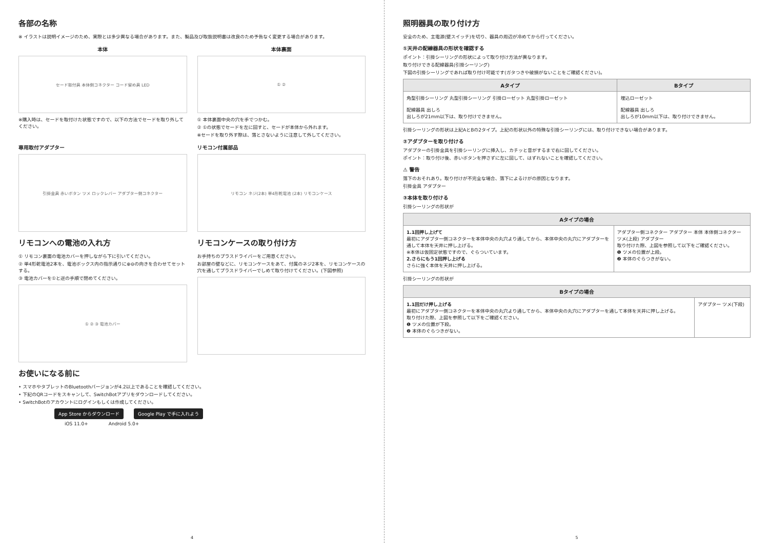各部の名称
※ イラストは説明イメージのため、実際とは多少異なる場合があります。また、製品及び取扱説明書は改良のため予告なく変更する場合があります。
本体
セード取付具 本体側コネクター コード留め具 LED
※購入時は、セードを取付けた状態ですので、以下の方法でセードを取り外してください。
本体裏面
① ②
① 本体裏面中央の穴を手でつかむ。
② ①の状態でセードを左に回すと、セードが本体から外れます。
※セードを取り外す際は、落とさないように注意して外してください。
専用取付アダプター
引掛金具 赤いボタン ツメ ロックレバー アダプター側コネクター
リモコン付属部品
リモコン ネジ(2本) 単4形乾電池 (2本) リモコンケース
リモコンへの電池の入れ方
① リモコン裏面の電池カバーを押しながら下に引いてください。
② 単4形乾電池2本を、電池ボックス内の指示通りに⊕⊖の向きを合わせてセットする。
③ 電池カバーを①と逆の手順で閉めてください。
① ② ③ 電池カバー
リモコンケースの取り付け方
お手持ちのプラスドライバーをご用意ください。
お部屋の壁などに、リモコンケースをあて、付属のネジ2本を、リモコンケースの穴を通してプラスドライバーでしめて取り付けてください。(下図参照)
お使いになる前に
• スマホやタブレットのBluetoothバージョンが4.2以上であることを確認してください。
• 下記のQRコードをスキャンして、SwitchBotアプリをダウンロードしてください。
• SwitchBotのアカウントにログインもしくは作成してください。
App Store からダウンロード Google Play で手に入れよう
iOS 11.0+ Android 5.0+
4
照明器具の取り付け方
安全のため、主電源(壁スイッチ)を切り、器具の周辺が冷めてから行ってください。
①天井の配線器具の形状を確認する
ポイント：引掛シーリングの形状によって取り付け方法が異なります。
取り付けできる配線器具(引掛シーリング)
下図の引掛シーリングであれば取り付け可能です(ガタつきや破損がないことをご確認ください)。
| Aタイプ | Bタイプ |
| --- | --- |
| 角型引掛シーリング 丸型引掛シーリング 引掛ローゼット 丸型引掛ローゼット 配線器具 出しろ 出しろが21mm以下は、取り付けできません。 | 埋込ローゼット 配線器具 出しろ 出しろが10mm以下は、取り付けできません。 |
引掛シーリングの形状は上記AとBの2タイプ。上記の形状以外の特殊な引掛シーリングには、取り付けできない場合があります。
②アダプターを取り付ける
アダプターの引掛金具を引掛シーリングに挿入し、カチッと音がするまで右に回してください。
ポイント：取り付け後、赤いボタンを押さずに左に回して、はずれないことを確認してください。
⚠ 警告
落下のおそれあり。取り付けが不完全な場合、落下によるけがの原因となります。
引掛金具 アダプター
③本体を取り付ける
引掛シーリングの形状が
| Aタイプの場合 | |
| --- | --- |
| 1.1回押し上げて 最初にアダプター側コネクターを本体中央の丸穴より通してから、本体中央の丸穴にアダプターを通して本体を天井に押し上げる。 ※本体は仮固定状態ですので、ぐらついています。 2.さらにもう1回押し上げる さらに強く本体を天井に押し上げる。 | アダプター側コネクター アダプター 本体 本体側コネクター ツメ(上段) アダプター 取り付けた際、上図を参照して以下をご確認ください。 ❶ ツメの位置が上段。 ❷ 本体のぐらつきがない。 |
引掛シーリングの形状が
| Bタイプの場合 | |
| --- | --- |
| 1.1回だけ押し上げる 最初にアダプター側コネクターを本体中央の丸穴より通してから、本体中央の丸穴にアダプターを通して本体を天井に押し上げる。 取り付けた際、上図を参照して以下をご確認ください。 ❶ ツメの位置が下段。 ❷ 本体のぐらつきがない。 | アダプター ツメ(下段) |
5